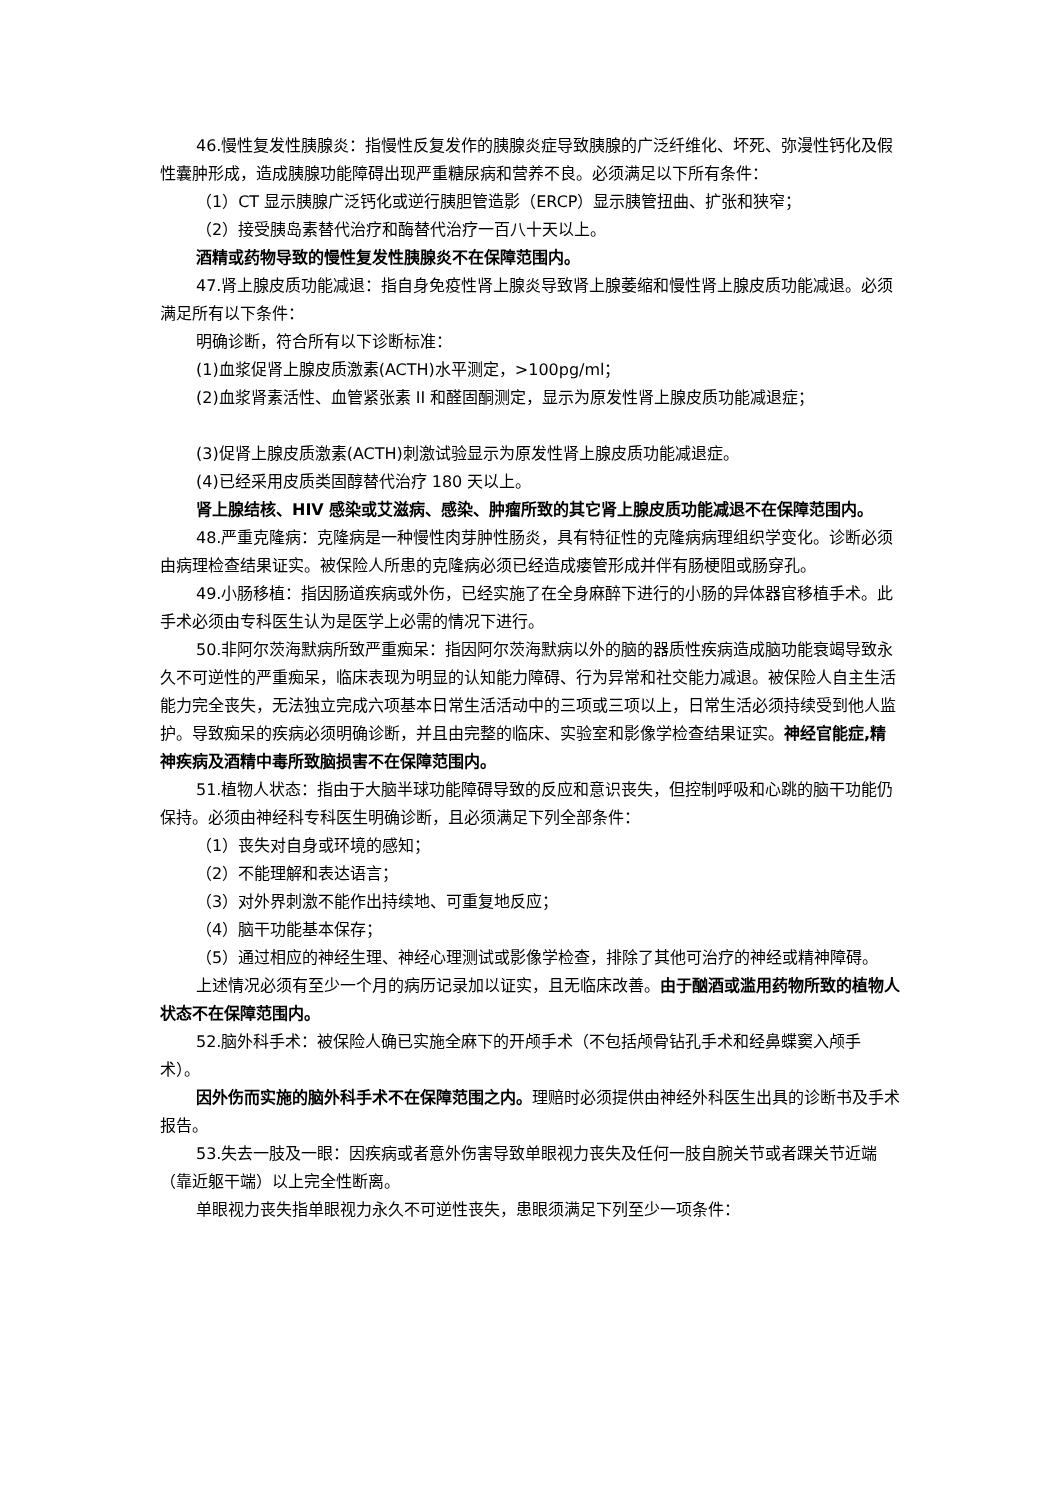46.慢性复发性胰腺炎：指慢性反复发作的胰腺炎症导致胰腺的广泛纤维化、坏死、弥漫性钙化及假性囊肿形成，造成胰腺功能障碍出现严重糖尿病和营养不良。必须满足以下所有条件：
（1）CT 显示胰腺广泛钙化或逆行胰胆管造影（ERCP）显示胰管扭曲、扩张和狭窄；
（2）接受胰岛素替代治疗和酶替代治疗一百八十天以上。
酒精或药物导致的慢性复发性胰腺炎不在保障范围内。
47.肾上腺皮质功能减退：指自身免疫性肾上腺炎导致肾上腺萎缩和慢性肾上腺皮质功能减退。必须满足所有以下条件：
明确诊断，符合所有以下诊断标准：
(1)血浆促肾上腺皮质激素(ACTH)水平测定，>100pg/ml；
(2)血浆肾素活性、血管紧张素 II 和醛固酮测定，显示为原发性肾上腺皮质功能减退症；
(3)促肾上腺皮质激素(ACTH)刺激试验显示为原发性肾上腺皮质功能减退症。
(4)已经采用皮质类固醇替代治疗 180 天以上。
肾上腺结核、HIV 感染或艾滋病、感染、肿瘤所致的其它肾上腺皮质功能减退不在保障范围内。
48.严重克隆病：克隆病是一种慢性肉芽肿性肠炎，具有特征性的克隆病病理组织学变化。诊断必须由病理检查结果证实。被保险人所患的克隆病必须已经造成瘘管形成并伴有肠梗阻或肠穿孔。
49.小肠移植：指因肠道疾病或外伤，已经实施了在全身麻醉下进行的小肠的异体器官移植手术。此手术必须由专科医生认为是医学上必需的情况下进行。
50.非阿尔茨海默病所致严重痴呆：指因阿尔茨海默病以外的脑的器质性疾病造成脑功能衰竭导致永久不可逆性的严重痴呆，临床表现为明显的认知能力障碍、行为异常和社交能力减退。被保险人自主生活能力完全丧失，无法独立完成六项基本日常生活活动中的三项或三项以上，日常生活必须持续受到他人监护。导致痴呆的疾病必须明确诊断，并且由完整的临床、实验室和影像学检查结果证实。神经官能症,精神疾病及酒精中毒所致脑损害不在保障范围内。
51.植物人状态：指由于大脑半球功能障碍导致的反应和意识丧失，但控制呼吸和心跳的脑干功能仍保持。必须由神经科专科医生明确诊断，且必须满足下列全部条件：
（1）丧失对自身或环境的感知；
（2）不能理解和表达语言；
（3）对外界刺激不能作出持续地、可重复地反应；
（4）脑干功能基本保存；
（5）通过相应的神经生理、神经心理测试或影像学检查，排除了其他可治疗的神经或精神障碍。
上述情况必须有至少一个月的病历记录加以证实，且无临床改善。由于酗酒或滥用药物所致的植物人状态不在保障范围内。
52.脑外科手术：被保险人确已实施全麻下的开颅手术（不包括颅骨钻孔手术和经鼻蝶窦入颅手术）。
因外伤而实施的脑外科手术不在保障范围之内。理赔时必须提供由神经外科医生出具的诊断书及手术报告。
53.失去一肢及一眼：因疾病或者意外伤害导致单眼视力丧失及任何一肢自腕关节或者踝关节近端（靠近躯干端）以上完全性断离。
单眼视力丧失指单眼视力永久不可逆性丧失，患眼须满足下列至少一项条件：